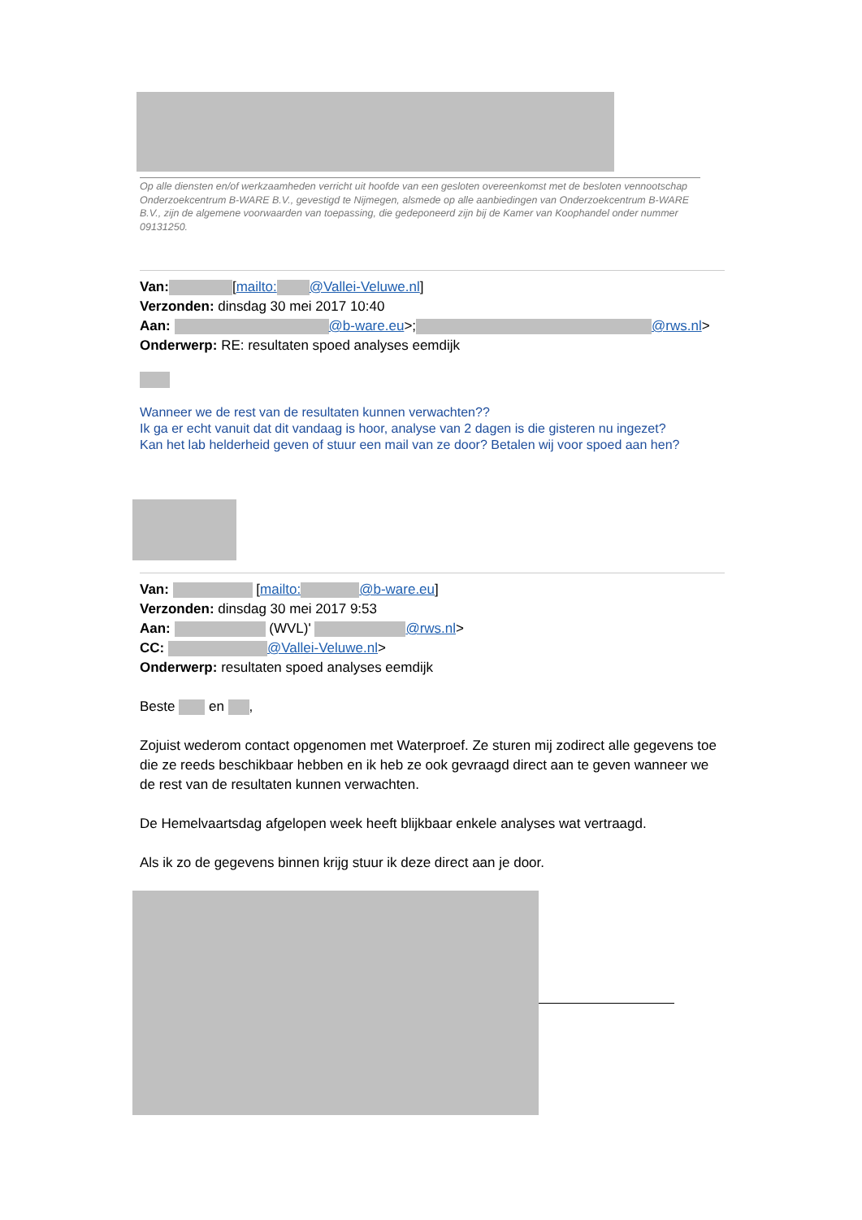Op alle diensten en/of werkzaamheden verricht uit hoofde van een gesloten overeenkomst met de besloten vennootschap Onderzoekcentrum B-WARE B.V., gevestigd te Nijmegen, alsmede op alle aanbiedingen van Onderzoekcentrum B-WARE B.V., zijn de algemene voorwaarden van toepassing, die gedeponeerd zijn bij de Kamer van Koophandel onder nummer 09131250.
Van: [mailto: @Vallei-Veluwe.nl]
Verzonden: dinsdag 30 mei 2017 10:40
Aan: @b-ware.eu>; @rws.nl>
Onderwerp: RE: resultaten spoed analyses eemdijk
Wanneer we de rest van de resultaten kunnen verwachten??
Ik ga er echt vanuit dat dit vandaag is hoor, analyse van 2 dagen is die gisteren nu ingezet?
Kan het lab helderheid geven of stuur een mail van ze door? Betalen wij voor spoed aan hen?
Van: [mailto: @b-ware.eu]
Verzonden: dinsdag 30 mei 2017 9:53
Aan: (WVL)' @rws.nl>
CC: @Vallei-Veluwe.nl>
Onderwerp: resultaten spoed analyses eemdijk
Beste en ,
Zojuist wederom contact opgenomen met Waterproef. Ze sturen mij zodirect alle gegevens toe die ze reeds beschikbaar hebben en ik heb ze ook gevraagd direct aan te geven wanneer we de rest van de resultaten kunnen verwachten.
De Hemelvaartsdag afgelopen week heeft blijkbaar enkele analyses wat vertraagd.
Als ik zo de gegevens binnen krijg stuur ik deze direct aan je door.